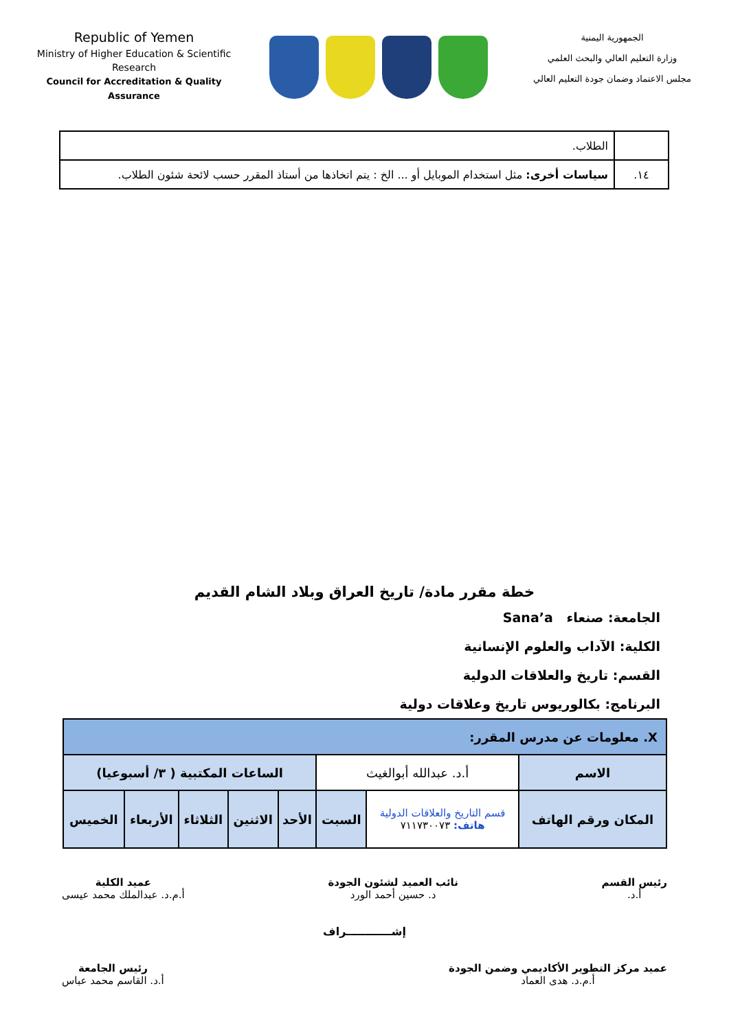Republic of Yemen
Ministry of Higher Education & Scientific Research
Council for Accreditation & Quality Assurance
الجمهورية اليمنية
وزارة التعليم العالي والبحث العلمي
مجلس الاعتماد وضمان جودة التعليم العالي
| | الطلاب. |
| ١٤. | سياسات أخرى: مثل استخدام الموبايل أو ... الخ : يتم اتخاذها من أستاذ المقرر حسب لائحة شئون الطلاب. |
خطة مقرر مادة/ تاريخ العراق وبلاد الشام القديم
الجامعة: صنعاء Sana’a
الكلية: الآداب والعلوم الإنسانية
القسم: تاريخ والعلاقات الدولية
البرنامج: بكالوريوس تاريخ وعلاقات دولية
| X. معلومات عن مدرس المقرر: | | | | | | | |
| الاسم | أ.د. عبدالله أبوالغيث | | الساعات المكتبية ( ٣/ أسبوعيا) | | | | |
| المكان ورقم الهاتف | قسم التاريخ والعلاقات الدولية هاتف: ٧١١٧٣٠٠٧٣ | السبت | الأحد | الاثنين | الثلاثاء | الأربعاء | الخميس |
رئيس القسم
أ.د.
نائب العميد لشئون الجودة
د. حسين أحمد الورد
عميد الكلية
أ.م.د. عبدالملك محمد عيسى
إشــــــــــــراف
عميد مركز التطوير الأكاديمي وضمن الجودة
أ.م.د. هدى العماد
رئيس الجامعة
أ.د. القاسم محمد عباس